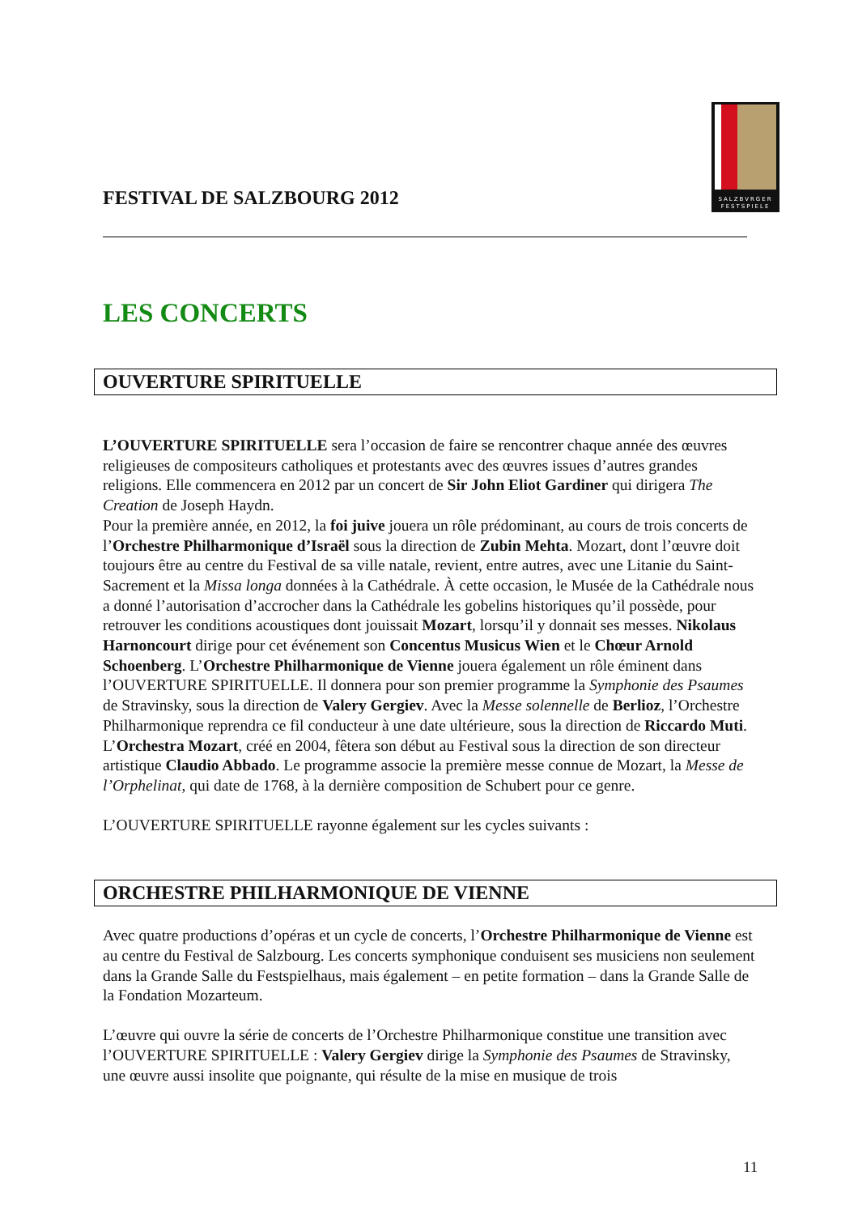FESTIVAL DE SALZBOURG 2012
SALZBVRGER FESTSPIELE
LES CONCERTS
OUVERTURE SPIRITUELLE
L’OUVERTURE SPIRITUELLE sera l’occasion de faire se rencontrer chaque année des œuvres religieuses de compositeurs catholiques et protestants avec des œuvres issues d’autres grandes religions. Elle commencera en 2012 par un concert de Sir John Eliot Gardiner qui dirigera The Creation de Joseph Haydn.
Pour la première année, en 2012, la foi juive jouera un rôle prédominant, au cours de trois concerts de l’Orchestre Philharmonique d’Israël sous la direction de Zubin Mehta. Mozart, dont l’œuvre doit toujours être au centre du Festival de sa ville natale, revient, entre autres, avec une Litanie du Saint-Sacrement et la Missa longa données à la Cathédrale. À cette occasion, le Musée de la Cathédrale nous a donné l’autorisation d’accrocher dans la Cathédrale les gobelins historiques qu’il possède, pour retrouver les conditions acoustiques dont jouissait Mozart, lorsqu’il y donnait ses messes. Nikolaus Harnoncourt dirige pour cet événement son Concentus Musicus Wien et le Chœur Arnold Schoenberg. L’Orchestre Philharmonique de Vienne jouera également un rôle éminent dans l’OUVERTURE SPIRITUELLE. Il donnera pour son premier programme la Symphonie des Psaumes de Stravinsky, sous la direction de Valery Gergiev. Avec la Messe solennelle de Berlioz, l’Orchestre Philharmonique reprendra ce fil conducteur à une date ultérieure, sous la direction de Riccardo Muti. L’Orchestra Mozart, créé en 2004, fêtera son début au Festival sous la direction de son directeur artistique Claudio Abbado. Le programme associe la première messe connue de Mozart, la Messe de l’Orphelinat, qui date de 1768, à la dernière composition de Schubert pour ce genre.
L’OUVERTURE SPIRITUELLE rayonne également sur les cycles suivants :
ORCHESTRE PHILHARMONIQUE DE VIENNE
Avec quatre productions d’opéras et un cycle de concerts, l’Orchestre Philharmonique de Vienne est au centre du Festival de Salzbourg. Les concerts symphonique conduisent ses musiciens non seulement dans la Grande Salle du Festspielhaus, mais également – en petite formation – dans la Grande Salle de la Fondation Mozarteum.
L’œuvre qui ouvre la série de concerts de l’Orchestre Philharmonique constitue une transition avec l’OUVERTURE SPIRITUELLE : Valery Gergiev dirige la Symphonie des Psaumes de Stravinsky, une œuvre aussi insolite que poignante, qui résulte de la mise en musique de trois
11